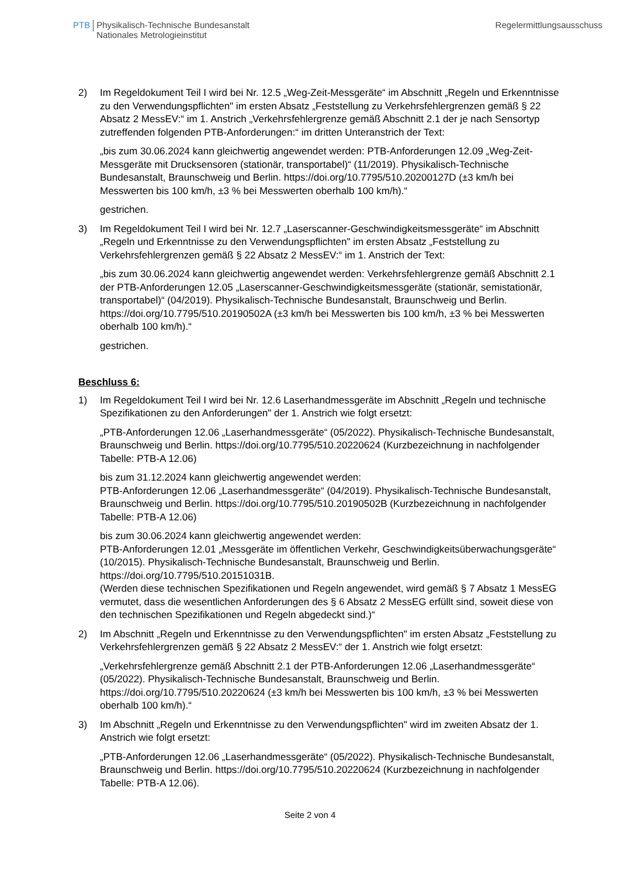PTB Physikalisch-Technische Bundesanstalt
Nationales Metrologieinstitut
Regelermittlungsausschuss
2) Im Regeldokument Teil I wird bei Nr. 12.5 „Weg-Zeit-Messgeräte“ im Abschnitt „Regeln und Erkenntnisse zu den Verwendungspflichten" im ersten Absatz „Feststellung zu Verkehrsfehlergrenzen gemäß § 22 Absatz 2 MessEV:“ im 1. Anstrich „Verkehrsfehlergrenze gemäß Abschnitt 2.1 der je nach Sensortyp zutreffenden folgenden PTB-Anforderungen:“ im dritten Unteranstrich der Text:
„bis zum 30.06.2024 kann gleichwertig angewendet werden: PTB-Anforderungen 12.09 „Weg-Zeit-Messgeräte mit Drucksensoren (stationär, transportabel)“ (11/2019). Physikalisch-Technische Bundesanstalt, Braunschweig und Berlin. https://doi.org/10.7795/510.20200127D (±3 km/h bei Messwerten bis 100 km/h, ±3 % bei Messwerten oberhalb 100 km/h).“
gestrichen.
3) Im Regeldokument Teil I wird bei Nr. 12.7 „Laserscanner-Geschwindigkeitsmessgeräte“ im Abschnitt „Regeln und Erkenntnisse zu den Verwendungspflichten" im ersten Absatz „Feststellung zu Verkehrsfehlergrenzen gemäß § 22 Absatz 2 MessEV:“ im 1. Anstrich der Text:
„bis zum 30.06.2024 kann gleichwertig angewendet werden: Verkehrsfehlergrenze gemäß Abschnitt 2.1 der PTB-Anforderungen 12.05 „Laserscanner-Geschwindigkeitsmessgeräte (stationär, semistationär, transportabel)“ (04/2019). Physikalisch-Technische Bundesanstalt, Braunschweig und Berlin. https://doi.org/10.7795/510.20190502A (±3 km/h bei Messwerten bis 100 km/h, ±3 % bei Messwerten oberhalb 100 km/h).“
gestrichen.
Beschluss 6:
1) Im Regeldokument Teil I wird bei Nr. 12.6 Laserhandmessgeräte im Abschnitt „Regeln und technische Spezifikationen zu den Anforderungen" der 1. Anstrich wie folgt ersetzt:
„PTB-Anforderungen 12.06 „Laserhandmessgeräte“ (05/2022). Physikalisch-Technische Bundesanstalt, Braunschweig und Berlin. https://doi.org/10.7795/510.20220624 (Kurzbezeichnung in nachfolgender Tabelle: PTB-A 12.06)
bis zum 31.12.2024 kann gleichwertig angewendet werden:
PTB-Anforderungen 12.06 „Laserhandmessgeräte“ (04/2019). Physikalisch-Technische Bundesanstalt, Braunschweig und Berlin. https://doi.org/10.7795/510.20190502B (Kurzbezeichnung in nachfolgender Tabelle: PTB-A 12.06)
bis zum 30.06.2024 kann gleichwertig angewendet werden:
PTB-Anforderungen 12.01 „Messgeräte im öffentlichen Verkehr, Geschwindigkeitsüberwachungsgeräte“ (10/2015). Physikalisch-Technische Bundesanstalt, Braunschweig und Berlin. https://doi.org/10.7795/510.20151031B.
(Werden diese technischen Spezifikationen und Regeln angewendet, wird gemäß § 7 Absatz 1 MessEG vermutet, dass die wesentlichen Anforderungen des § 6 Absatz 2 MessEG erfüllt sind, soweit diese von den technischen Spezifikationen und Regeln abgedeckt sind.)“
2) Im Abschnitt „Regeln und Erkenntnisse zu den Verwendungspflichten" im ersten Absatz „Feststellung zu Verkehrsfehlergrenzen gemäß § 22 Absatz 2 MessEV:“ der 1. Anstrich wie folgt ersetzt:
„Verkehrsfehlergrenze gemäß Abschnitt 2.1 der PTB-Anforderungen 12.06 „Laserhandmessgeräte“ (05/2022). Physikalisch-Technische Bundesanstalt, Braunschweig und Berlin. https://doi.org/10.7795/510.20220624 (±3 km/h bei Messwerten bis 100 km/h, ±3 % bei Messwerten oberhalb 100 km/h).“
3) Im Abschnitt „Regeln und Erkenntnisse zu den Verwendungspflichten" wird im zweiten Absatz der 1. Anstrich wie folgt ersetzt:
„PTB-Anforderungen 12.06 „Laserhandmessgeräte“ (05/2022). Physikalisch-Technische Bundesanstalt, Braunschweig und Berlin. https://doi.org/10.7795/510.20220624 (Kurzbezeichnung in nachfolgender Tabelle: PTB-A 12.06).
Seite 2 von 4